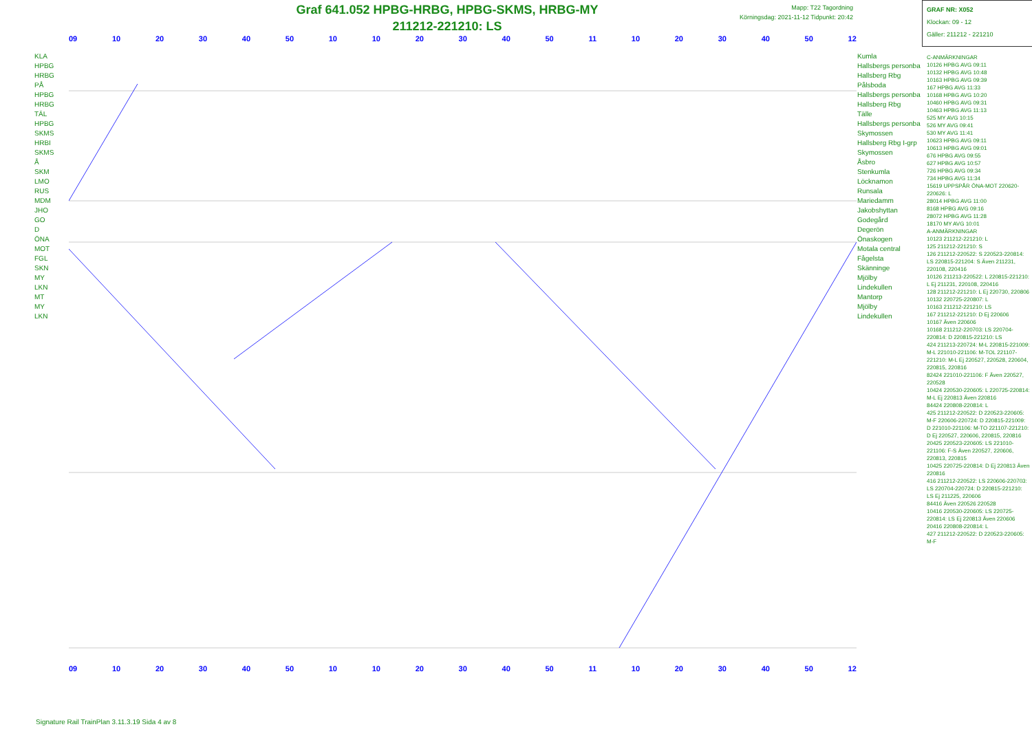Graf 641.052 HPBG-HRBG, HPBG-SKMS, HRBG-MY
211212-221210: LS
Mapp: T22 Tagordning
Körningsdag: 2021-11-12 Tidpunkt: 20:42
GRAF NR: X052
Klockan: 09 - 12
Gäller: 211212 - 221210
09 10 20 30 40 50 10 10 20 30 40 50 11 10 20 30 40 50 12
09 10 20 30 40 50 10 10 20 30 40 50 11 10 20 30 40 50 12
KLA
HPBG
HRBG
PÅ
HPBG
HRBG
TÄL
HPBG
SKMS
HRBI
SKMS
Å
SKM
LMO
RUS
MDM
JHO
GO
D
ÖNA
MOT
FGL
SKN
MY
LKN
MT
MY
LKN
Kumla
Hallsbergs personba
Hallsberg Rbg
Pålsboda
Hallsbergs personba
Hallsberg Rbg
Tälle
Hallsbergs personba
Skymossen
Hallsberg Rbg I-grp
Skymossen
Åsbro
Stenkumla
Löcknamon
Runsala
Mariedamm
Jakobshyttan
Godegård
Degerön
Önaskogen
Motala central
Fågelsta
Skänninge
Mjölby
Lindekullen
Mantorp
Mjölby
Lindekullen
C-ANMÄRKNINGAR
10126 HPBG AVG 09:11
10132 HPBG AVG 10:48
10163 HPBG AVG 09:39
167 HPBG AVG 11:33
10168 HPBG AVG 10:20
10460 HPBG AVG 09:31
10463 HPBG AVG 11:13
525 MY AVG 10:15
526 MY AVG 09:41
530 MY AVG 11:41
10623 HPBG AVG 09:11
10613 HPBG AVG 09:01
676 HPBG AVG 09:55
627 HPBG AVG 10:57
726 HPBG AVG 09:34
734 HPBG AVG 11:34
15619 UPPSPÅR ÖNA-MOT 220620-220626: L
28014 HPBG AVG 11:00
8168 HPBG AVG 09:16
28072 HPBG AVG 11:28
18170 MY AVG 10:01
A-ANMÄRKNINGAR
10123 211212-221210: L
125 211212-221210: S
126 211212-220522: S 220523-220814: LS 220815-221204: S Även 211231, 220108, 220416
10126 211213-220522: L 220815-221210: L Ej 211231, 220108, 220416
128 211212-221210: L Ej 220730, 220806
10132 220725-220807: L
10163 211212-221210: LS
167 211212-221210: D Ej 220606
10167 Även 220606
10168 211212-220703: LS 220704-220814: D 220815-221210: LS
424 211213-220724: M-L 220815-221009: M-L 221010-221106: M-TOL 221107-221210: M-L Ej 220527, 220528, 220604, 220815, 220816
82424 221010-221106: F Även 220527, 220528
10424 220530-220605: L 220725-220814: M-L Ej 220813 Även 220816
84424 220808-220814: L
425 211212-220522: D 220523-220605: M-F 220606-220724: D 220815-221009: D 221010-221106: M-TO 221107-221210: D Ej 220527, 220606, 220815, 220816
20425 220523-220605: LS 221010-221106: F-S Även 220527, 220606, 220813, 220815
10425 220725-220814: D Ej 220813 Även 220816
416 211212-220522: LS 220606-220703: LS 220704-220724: D 220815-221210: LS Ej 211225, 220606
84416 Även 220526 220528
10416 220530-220605: LS 220725-220814: LS Ej 220813 Även 220606
20416 220808-220814: L
427 211212-220522: D 220523-220605: M-F
Signature Rail TrainPlan 3.11.3.19 Sida 4 av 8